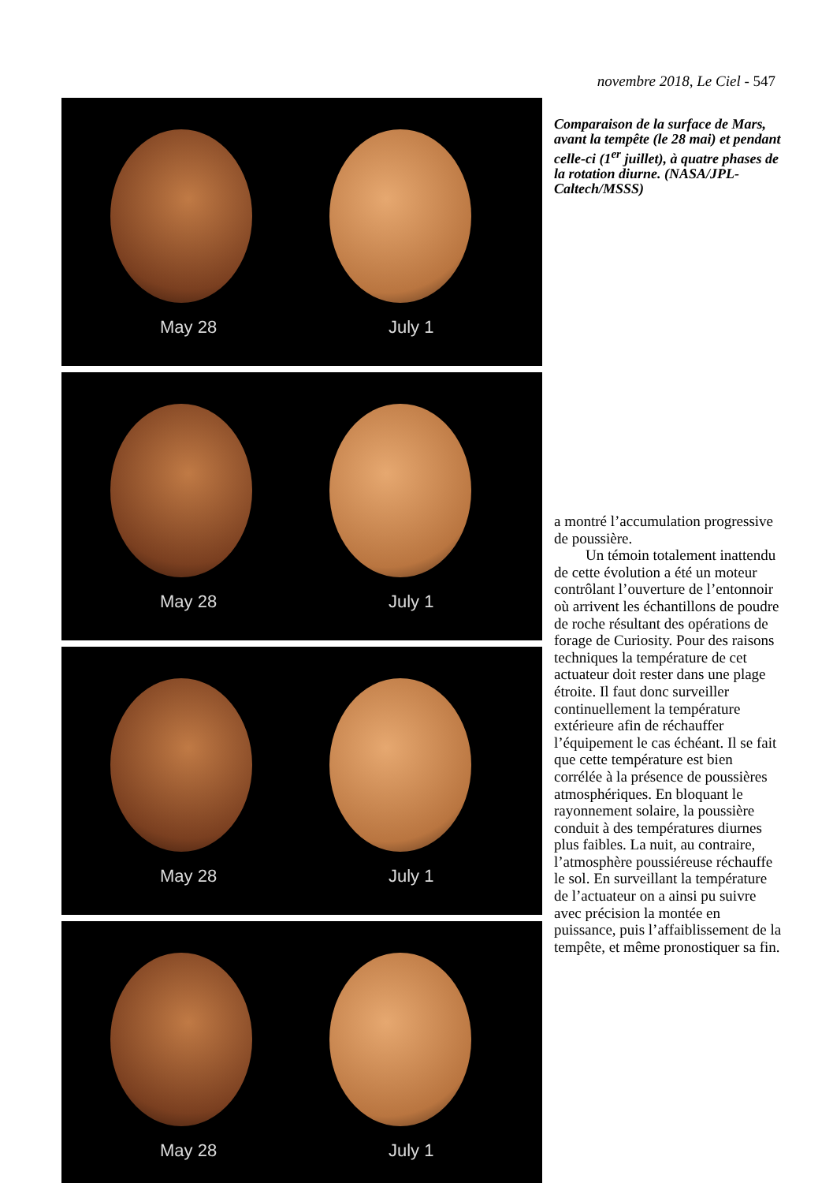novembre 2018, Le Ciel - 547
May 28 July 1
May 28 July 1
May 28 July 1
May 28 July 1
Comparaison de la surface de Mars, avant la tempête (le 28 mai) et pendant celle-ci (1<sup>er</sup> juillet), à quatre phases de la rotation diurne. (NASA/JPL-Caltech/MSSS)
a montré l’accumulation progressive de poussière.
Un témoin totalement inattendu de cette évolution a été un moteur contrôlant l’ouverture de l’entonnoir où arrivent les échantillons de poudre de roche résultant des opérations de forage de Curiosity. Pour des raisons techniques la température de cet actuateur doit rester dans une plage étroite. Il faut donc surveiller continuellement la température extérieure afin de réchauffer l’équipement le cas échéant. Il se fait que cette température est bien corrélée à la présence de poussières atmosphériques. En bloquant le rayonnement solaire, la poussière conduit à des températures diurnes plus faibles. La nuit, au contraire, l’atmosphère poussiéreuse réchauffe le sol. En surveillant la température de l’actuateur on a ainsi pu suivre avec précision la montée en puissance, puis l’affaiblissement de la tempête, et même pronostiquer sa fin.